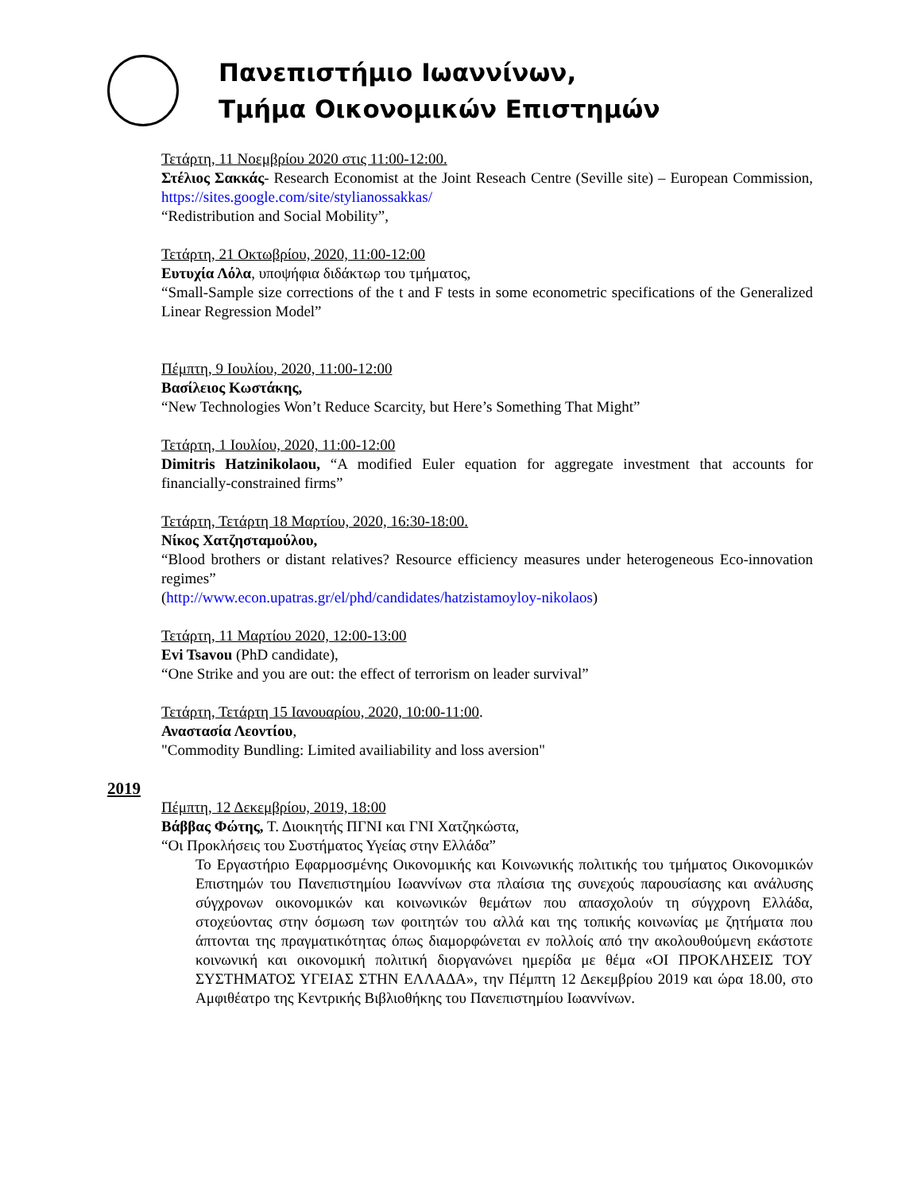Πανεπιστήμιο Ιωαννίνων,
Τμήμα Οικονομικών Επιστημών
Τετάρτη, 11 Νοεμβρίου 2020 στις 11:00-12:00.
Στέλιος Σακκάς- Research Economist at the Joint Reseach Centre (Seville site) – European Commission, https://sites.google.com/site/stylianossakkas/
“Redistribution and Social Mobility”,
Τετάρτη, 21 Οκτωβρίου, 2020, 11:00-12:00
Ευτυχία Λόλα, υποψήφια διδάκτωρ του τμήματος,
“Small-Sample size corrections of the t and F tests in some econometric specifications of the Generalized Linear Regression Model”
Πέμπτη, 9 Ιουλίου, 2020, 11:00-12:00
Βασίλειος Κωστάκης,
“New Technologies Won’t Reduce Scarcity, but Here’s Something That Might”
Τετάρτη, 1 Ιουλίου, 2020, 11:00-12:00
Dimitris Hatzinikolaou, “A modified Euler equation for aggregate investment that accounts for financially-constrained firms”
Τετάρτη, Τετάρτη 18 Μαρτίου, 2020, 16:30-18:00.
Νίκος Χατζησταμούλου,
“Blood brothers or distant relatives? Resource efficiency measures under heterogeneous Eco-innovation regimes”
(http://www.econ.upatras.gr/el/phd/candidates/hatzistamoyloy-nikolaos)
Τετάρτη, 11 Μαρτίου 2020, 12:00-13:00
Evi Tsavou (PhD candidate),
“One Strike and you are out: the effect of terrorism on leader survival”
Τετάρτη, Τετάρτη 15 Ιανουαρίου, 2020, 10:00-11:00.
Αναστασία Λεοντίου,
"Commodity Bundling: Limited availiability and loss aversion"
2019
Πέμπτη, 12 Δεκεμβρίου, 2019, 18:00
Βάββας Φώτης, Τ. Διοικητής ΠΓΝΙ και ΓΝΙ Χατζηκώστα,
“Οι Προκλήσεις του Συστήματος Υγείας στην Ελλάδα”
Το Εργαστήριο Εφαρμοσμένης Οικονομικής και Κοινωνικής πολιτικής του τμήματος Οικονομικών Επιστημών του Πανεπιστημίου Ιωαννίνων στα πλαίσια της συνεχούς παρουσίασης και ανάλυσης σύγχρονων οικονομικών και κοινωνικών θεμάτων που απασχολούν τη σύγχρονη Ελλάδα, στοχεύοντας στην όσμωση των φοιτητών του αλλά και της τοπικής κοινωνίας με ζητήματα που άπτονται της πραγματικότητας όπως διαμορφώνεται εν πολλοίς από την ακολουθούμενη εκάστοτε κοινωνική και οικονομική πολιτική διοργανώνει ημερίδα με θέμα «ΟΙ ΠΡΟΚΛΗΣΕΙΣ ΤΟΥ ΣΥΣΤΗΜΑΤΟΣ ΥΓΕΙΑΣ ΣΤΗΝ ΕΛΛΑΔΑ», την Πέμπτη 12 Δεκεμβρίου 2019 και ώρα 18.00, στο Αμφιθέατρο της Κεντρικής Βιβλιοθήκης του Πανεπιστημίου Ιωαννίνων.